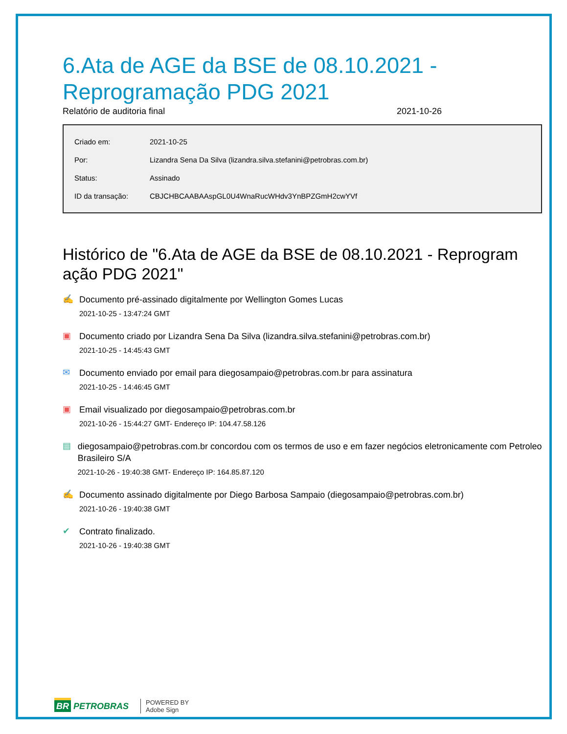6.Ata de AGE da BSE de 08.10.2021 - Reprogramação PDG 2021
Relatório de auditoria final 2021-10-26
| Criado em: | 2021-10-25 |
| Por: | Lizandra Sena Da Silva (lizandra.silva.stefanini@petrobras.com.br) |
| Status: | Assinado |
| ID da transação: | CBJCHBCAABAAspGL0U4WnaRucWHdv3YnBPZGmH2cwYVf |
Histórico de "6.Ata de AGE da BSE de 08.10.2021 - Reprogram ação PDG 2021"
✍
Documento pré-assinado digitalmente por Wellington Gomes Lucas
2021-10-25 - 13:47:24 GMT
▣
Documento criado por Lizandra Sena Da Silva (lizandra.silva.stefanini@petrobras.com.br)
2021-10-25 - 14:45:43 GMT
✉
Documento enviado por email para diegosampaio@petrobras.com.br para assinatura
2021-10-25 - 14:46:45 GMT
▣
Email visualizado por diegosampaio@petrobras.com.br
2021-10-26 - 15:44:27 GMT- Endereço IP: 104.47.58.126
▤
diegosampaio@petrobras.com.br concordou com os termos de uso e em fazer negócios eletronicamente com Petroleo Brasileiro S/A
2021-10-26 - 19:40:38 GMT- Endereço IP: 164.85.87.120
✍
Documento assinado digitalmente por Diego Barbosa Sampaio (diegosampaio@petrobras.com.br)
2021-10-26 - 19:40:38 GMT
✔
Contrato finalizado.
2021-10-26 - 19:40:38 GMT
BR PETROBRAS POWERED BY
Adobe Sign